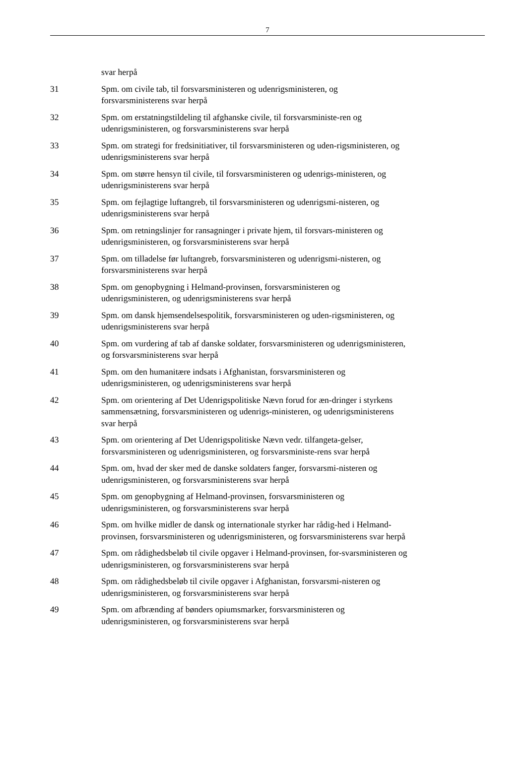7
svar herpå
31 Spm. om civile tab, til forsvarsministeren og udenrigsministeren, og forsvarsministerens svar herpå
32 Spm. om erstatningstildeling til afghanske civile, til forsvarsministe-ren og udenrigsministeren, og forsvarsministerens svar herpå
33 Spm. om strategi for fredsinitiativer, til forsvarsministeren og uden-rigsministeren, og udenrigsministerens svar herpå
34 Spm. om større hensyn til civile, til forsvarsministeren og udenrigs-ministeren, og udenrigsministerens svar herpå
35 Spm. om fejlagtige luftangreb, til forsvarsministeren og udenrigsmi-nisteren, og udenrigsministerens svar herpå
36 Spm. om retningslinjer for ransagninger i private hjem, til forsvars-ministeren og udenrigsministeren, og forsvarsministerens svar herpå
37 Spm. om tilladelse før luftangreb, forsvarsministeren og udenrigsmi-nisteren, og forsvarsministerens svar herpå
38 Spm. om genopbygning i Helmand-provinsen, forsvarsministeren og udenrigsministeren, og udenrigsministerens svar herpå
39 Spm. om dansk hjemsendelsespolitik, forsvarsministeren og uden-rigsministeren, og udenrigsministerens svar herpå
40 Spm. om vurdering af tab af danske soldater, forsvarsministeren og udenrigsministeren, og forsvarsministerens svar herpå
41 Spm. om den humanitære indsats i Afghanistan, forsvarsministeren og udenrigsministeren, og udenrigsministerens svar herpå
42 Spm. om orientering af Det Udenrigspolitiske Nævn forud for æn-dringer i styrkens sammensætning, forsvarsministeren og udenrigs-ministeren, og udenrigsministerens svar herpå
43 Spm. om orientering af Det Udenrigspolitiske Nævn vedr. tilfangeta-gelser, forsvarsministeren og udenrigsministeren, og forsvarsministe-rens svar herpå
44 Spm. om, hvad der sker med de danske soldaters fanger, forsvarsmi-nisteren og udenrigsministeren, og forsvarsministerens svar herpå
45 Spm. om genopbygning af Helmand-provinsen, forsvarsministeren og udenrigsministeren, og forsvarsministerens svar herpå
46 Spm. om hvilke midler de dansk og internationale styrker har rådig-hed i Helmand-provinsen, forsvarsministeren og udenrigsministeren, og forsvarsministerens svar herpå
47 Spm. om rådighedsbeløb til civile opgaver i Helmand-provinsen, for-svarsministeren og udenrigsministeren, og forsvarsministerens svar herpå
48 Spm. om rådighedsbeløb til civile opgaver i Afghanistan, forsvarsmi-nisteren og udenrigsministeren, og forsvarsministerens svar herpå
49 Spm. om afbrænding af bønders opiumsmarker, forsvarsministeren og udenrigsministeren, og forsvarsministerens svar herpå